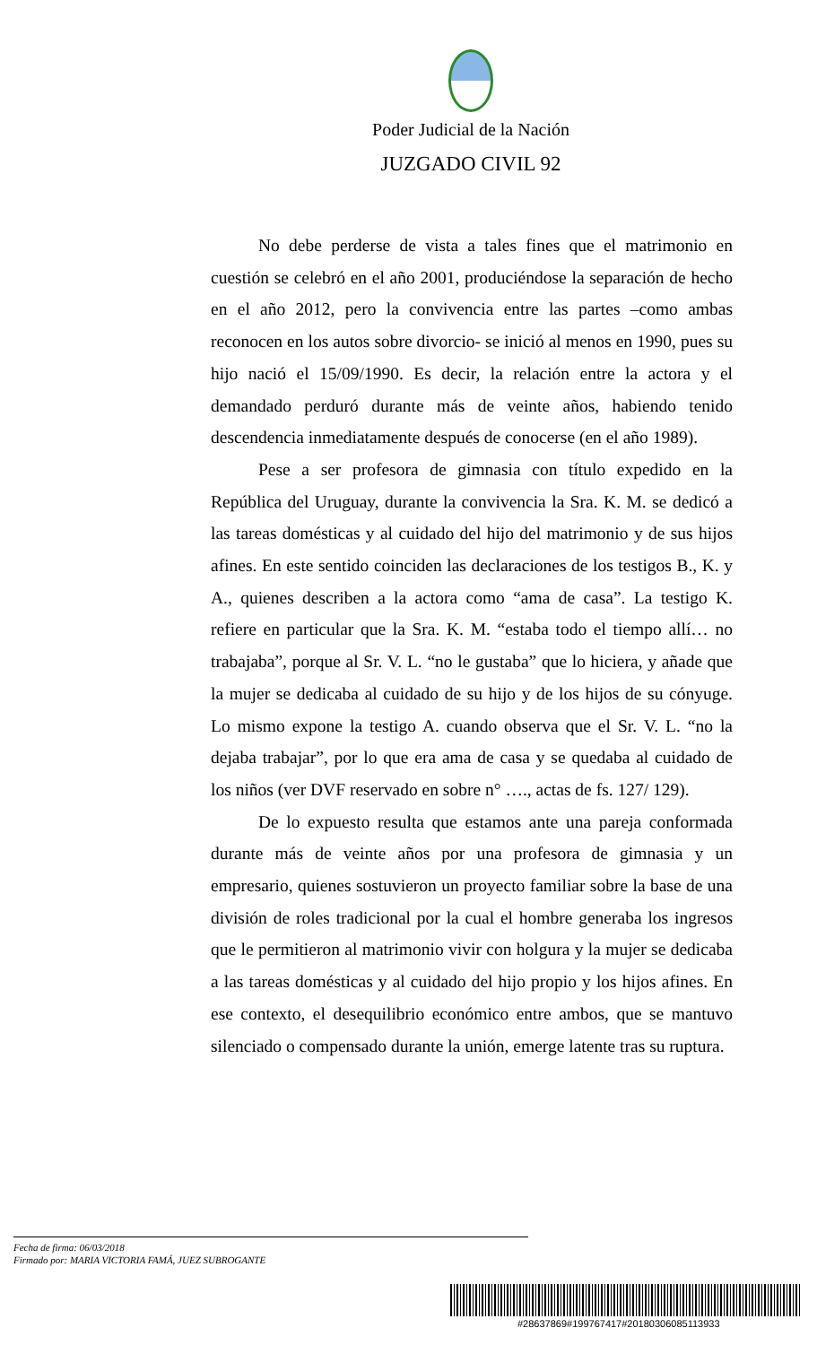Poder Judicial de la Nación
JUZGADO CIVIL 92
No debe perderse de vista a tales fines que el matrimonio en cuestión se celebró en el año 2001, produciéndose la separación de hecho en el año 2012, pero la convivencia entre las partes –como ambas reconocen en los autos sobre divorcio- se inició al menos en 1990, pues su hijo nació el 15/09/1990. Es decir, la relación entre la actora y el demandado perduró durante más de veinte años, habiendo tenido descendencia inmediatamente después de conocerse (en el año 1989).
Pese a ser profesora de gimnasia con título expedido en la República del Uruguay, durante la convivencia la Sra. K. M. se dedicó a las tareas domésticas y al cuidado del hijo del matrimonio y de sus hijos afines. En este sentido coinciden las declaraciones de los testigos B., K. y A., quienes describen a la actora como “ama de casa”. La testigo K. refiere en particular que la Sra. K. M. “estaba todo el tiempo allí… no trabajaba”, porque al Sr. V. L. “no le gustaba” que lo hiciera, y añade que la mujer se dedicaba al cuidado de su hijo y de los hijos de su cónyuge. Lo mismo expone la testigo A. cuando observa que el Sr. V. L. “no la dejaba trabajar”, por lo que era ama de casa y se quedaba al cuidado de los niños (ver DVF reservado en sobre n° …., actas de fs. 127/ 129).
De lo expuesto resulta que estamos ante una pareja conformada durante más de veinte años por una profesora de gimnasia y un empresario, quienes sostuvieron un proyecto familiar sobre la base de una división de roles tradicional por la cual el hombre generaba los ingresos que le permitieron al matrimonio vivir con holgura y la mujer se dedicaba a las tareas domésticas y al cuidado del hijo propio y los hijos afines. En ese contexto, el desequilibrio económico entre ambos, que se mantuvo silenciado o compensado durante la unión, emerge latente tras su ruptura.
Fecha de firma: 06/03/2018
Firmado por: MARIA VICTORIA FAMÁ, JUEZ SUBROGANTE
#28637869#199767417#20180306085113933